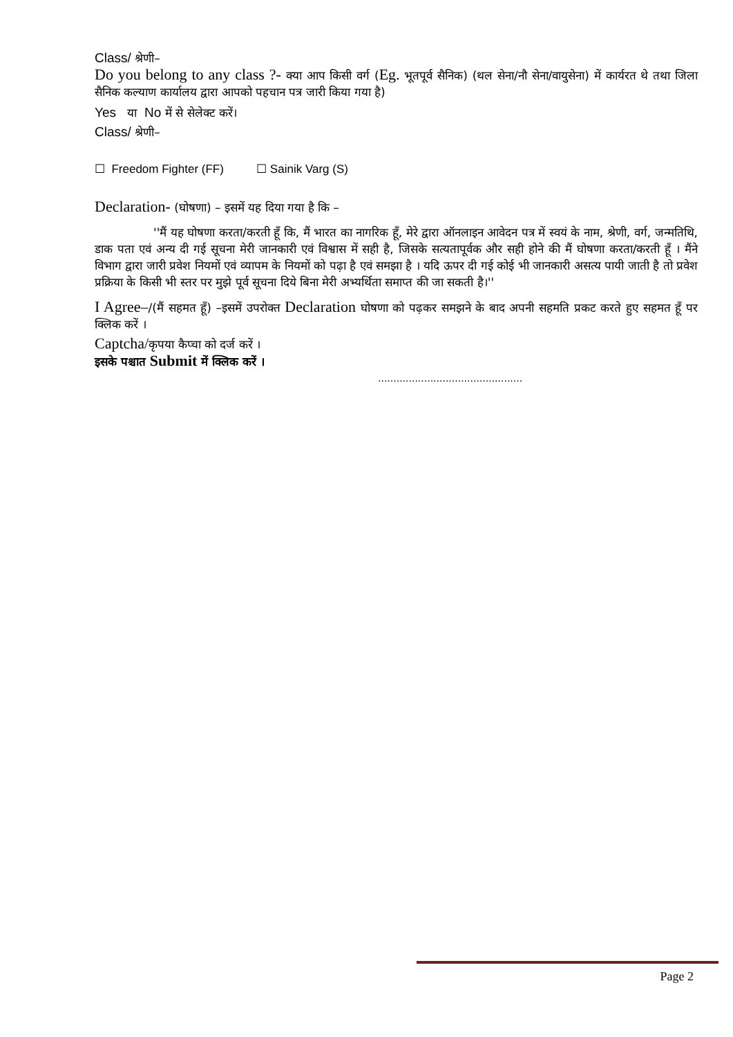Class/ श्रेणी–
Do you belong to any class ?- क्या आप किसी वर्ग (Eg. भूतपूर्व सैनिक) (थल सेना/नौ सेना/वायुसेना) में कार्यरत थे तथा जिला सैनिक कल्याण कार्यालय द्वारा आपको पहचान पत्र जारी किया गया है)
Yes या No में से सेलेक्ट करें।
Class/ श्रेणी–
☐ Freedom Fighter (FF) ☐ Sainik Varg (S)
Declaration- (घोषणा) – इसमें यह दिया गया है कि –
''मैं यह घोषणा करता/करती हूँ कि, मैं भारत का नागरिक हूँ, मेरे द्वारा ऑनलाइन आवेदन पत्र में स्वयं के नाम, श्रेणी, वर्ग, जन्मतिथि, डाक पता एवं अन्य दी गई सूचना मेरी जानकारी एवं विश्वास में सही है, जिसके सत्यतापूर्वक और सही होने की मैं घोषणा करता/करती हूँ । मैंने विभाग द्वारा जारी प्रवेश नियमों एवं व्यापम के नियमों को पढ़ा है एवं समझा है । यदि ऊपर दी गई कोई भी जानकारी असत्य पायी जाती है तो प्रवेश प्रक्रिया के किसी भी स्तर पर मुझे पूर्व सूचना दिये बिना मेरी अभ्यर्थिता समाप्त की जा सकती है।''
I Agree–/(मैं सहमत हूँ) –इसमें उपरोक्त Declaration घोषणा को पढ़कर समझने के बाद अपनी सहमति प्रकट करते हुए सहमत हूँ पर क्लिक करें ।
Captcha/कृपया कैप्चा को दर्ज करें ।
इसके पश्चात Submit में क्लिक करें ।
...............................................
Page 2